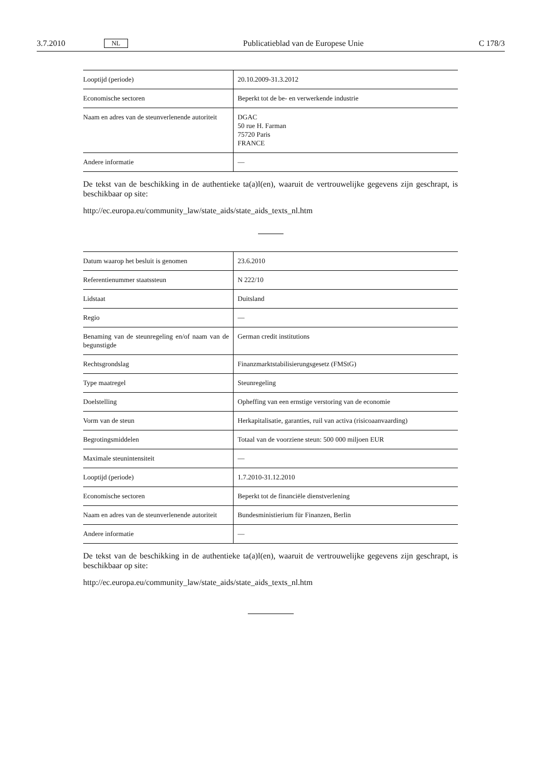3.7.2010 NL Publicatieblad van de Europese Unie C 178/3
| Looptijd (periode) | 20.10.2009-31.3.2012 |
| Economische sectoren | Beperkt tot de be- en verwerkende industrie |
| Naam en adres van de steunverlenende autoriteit | DGAC 50 rue H. Farman 75720 Paris FRANCE |
| Andere informatie | — |
De tekst van de beschikking in de authentieke ta(a)l(en), waaruit de vertrouwelijke gegevens zijn geschrapt, is beschikbaar op site:
http://ec.europa.eu/community_law/state_aids/state_aids_texts_nl.htm
| Datum waarop het besluit is genomen | 23.6.2010 |
| Referentienummer staatssteun | N 222/10 |
| Lidstaat | Duitsland |
| Regio | — |
| Benaming van de steunregeling en/of naam van de begunstigde | German credit institutions |
| Rechtsgrondslag | Finanzmarktstabilisierungsgesetz (FMStG) |
| Type maatregel | Steunregeling |
| Doelstelling | Opheffing van een ernstige verstoring van de economie |
| Vorm van de steun | Herkapitalisatie, garanties, ruil van activa (risicoaanvaarding) |
| Begrotingsmiddelen | Totaal van de voorziene steun: 500 000 miljoen EUR |
| Maximale steunintensiteit | — |
| Looptijd (periode) | 1.7.2010-31.12.2010 |
| Economische sectoren | Beperkt tot de financiële dienstverlening |
| Naam en adres van de steunverlenende autoriteit | Bundesministierium für Finanzen, Berlin |
| Andere informatie | — |
De tekst van de beschikking in de authentieke ta(a)l(en), waaruit de vertrouwelijke gegevens zijn geschrapt, is beschikbaar op site:
http://ec.europa.eu/community_law/state_aids/state_aids_texts_nl.htm